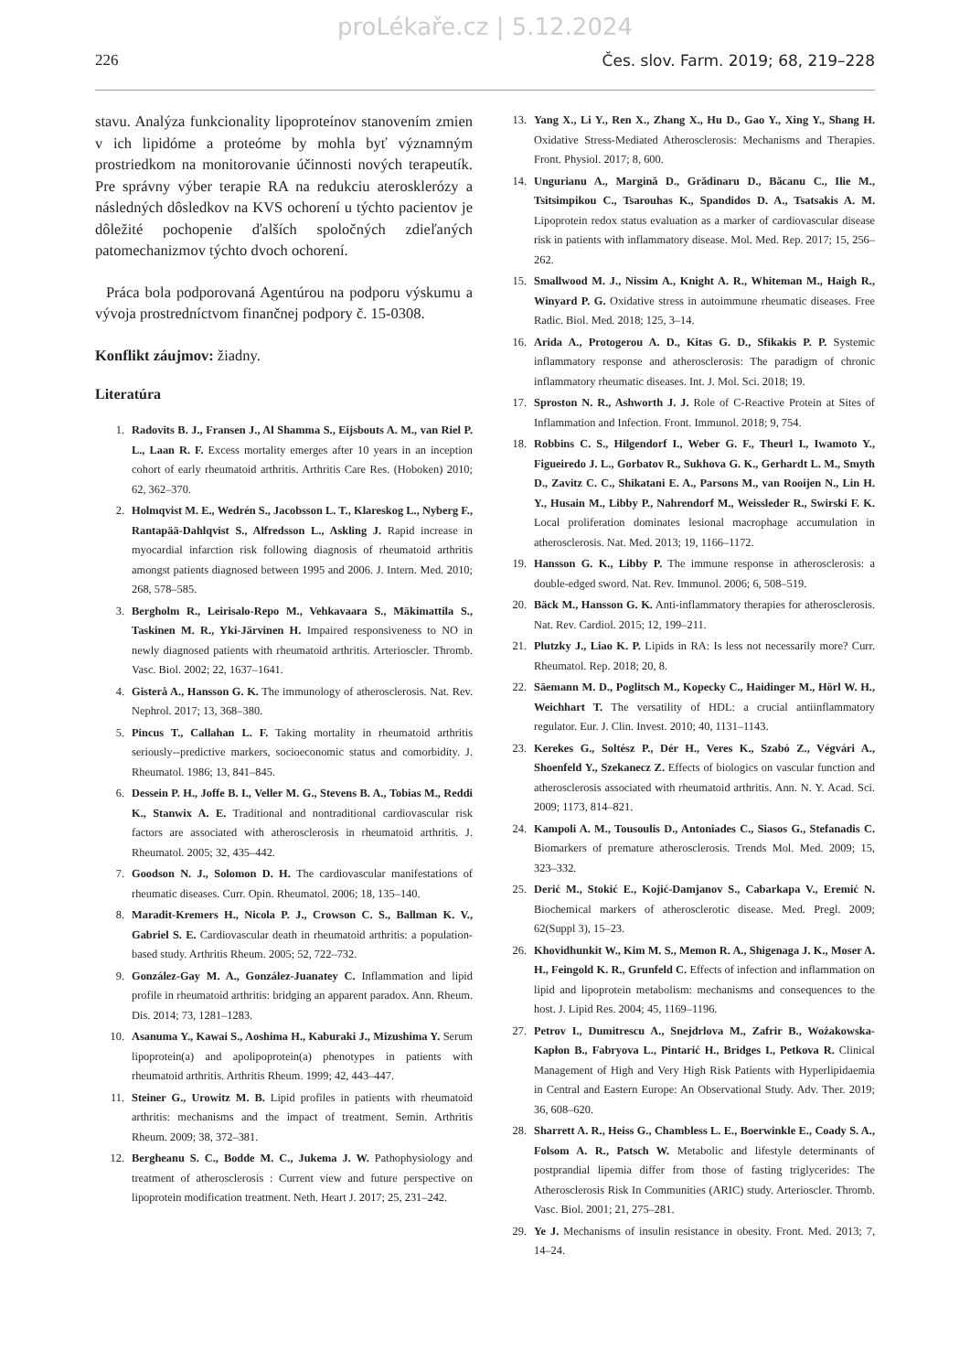proLékaře.cz | 5.12.2024
226 Čes. slov. Farm. 2019; 68, 219–228
stavu. Analýza funkcionality lipoproteínov stanovením zmien v ich lipidóme a proteóme by mohla byť významným prostriedkom na monitorovanie účinnosti nových terapeutík. Pre správny výber terapie RA na redukciu aterosklerózy a následných dôsledkov na KVS ochorení u týchto pacientov je dôležité pochopenie ďalších spoločných zdieľaných patomechanizmov týchto dvoch ochorení.
Práca bola podporovaná Agentúrou na podporu výskumu a vývoja prostredníctvom finančnej podpory č. 15-0308.
Konflikt záujmov: žiadny.
Literatúra
1. Radovits B. J., Fransen J., Al Shamma S., Eijsbouts A. M., van Riel P. L., Laan R. F. Excess mortality emerges after 10 years in an inception cohort of early rheumatoid arthritis. Arthritis Care Res. (Hoboken) 2010; 62, 362–370.
2. Holmqvist M. E., Wedrén S., Jacobsson L. T., Klareskog L., Nyberg F., Rantapää-Dahlqvist S., Alfredsson L., Askling J. Rapid increase in myocardial infarction risk following diagnosis of rheumatoid arthritis amongst patients diagnosed between 1995 and 2006. J. Intern. Med. 2010; 268, 578–585.
3. Bergholm R., Leirisalo-Repo M., Vehkavaara S., Mäkimattila S., Taskinen M. R., Yki-Järvinen H. Impaired responsiveness to NO in newly diagnosed patients with rheumatoid arthritis. Arterioscler. Thromb. Vasc. Biol. 2002; 22, 1637–1641.
4. Gisterå A., Hansson G. K. The immunology of atherosclerosis. Nat. Rev. Nephrol. 2017; 13, 368–380.
5. Pincus T., Callahan L. F. Taking mortality in rheumatoid arthritis seriously--predictive markers, socioeconomic status and comorbidity. J. Rheumatol. 1986; 13, 841–845.
6. Dessein P. H., Joffe B. I., Veller M. G., Stevens B. A., Tobias M., Reddi K., Stanwix A. E. Traditional and nontraditional cardiovascular risk factors are associated with atherosclerosis in rheumatoid arthritis. J. Rheumatol. 2005; 32, 435–442.
7. Goodson N. J., Solomon D. H. The cardiovascular manifestations of rheumatic diseases. Curr. Opin. Rheumatol. 2006; 18, 135–140.
8. Maradit-Kremers H., Nicola P. J., Crowson C. S., Ballman K. V., Gabriel S. E. Cardiovascular death in rheumatoid arthritis: a population-based study. Arthritis Rheum. 2005; 52, 722–732.
9. González-Gay M. A., González-Juanatey C. Inflammation and lipid profile in rheumatoid arthritis: bridging an apparent paradox. Ann. Rheum. Dis. 2014; 73, 1281–1283.
10. Asanuma Y., Kawai S., Aoshima H., Kaburaki J., Mizushima Y. Serum lipoprotein(a) and apolipoprotein(a) phenotypes in patients with rheumatoid arthritis. Arthritis Rheum. 1999; 42, 443–447.
11. Steiner G., Urowitz M. B. Lipid profiles in patients with rheumatoid arthritis: mechanisms and the impact of treatment. Semin. Arthritis Rheum. 2009; 38, 372–381.
12. Bergheanu S. C., Bodde M. C., Jukema J. W. Pathophysiology and treatment of atherosclerosis : Current view and future perspective on lipoprotein modification treatment. Neth. Heart J. 2017; 25, 231–242.
13. Yang X., Li Y., Ren X., Zhang X., Hu D., Gao Y., Xing Y., Shang H. Oxidative Stress-Mediated Atherosclerosis: Mechanisms and Therapies. Front. Physiol. 2017; 8, 600.
14. Ungurianu A., Margină D., Grădinaru D., Băcanu C., Ilie M., Tsitsimpikou C., Tsarouhas K., Spandidos D. A., Tsatsakis A. M. Lipoprotein redox status evaluation as a marker of cardiovascular disease risk in patients with inflammatory disease. Mol. Med. Rep. 2017; 15, 256–262.
15. Smallwood M. J., Nissim A., Knight A. R., Whiteman M., Haigh R., Winyard P. G. Oxidative stress in autoimmune rheumatic diseases. Free Radic. Biol. Med. 2018; 125, 3–14.
16. Arida A., Protogerou A. D., Kitas G. D., Sfikakis P. P. Systemic inflammatory response and atherosclerosis: The paradigm of chronic inflammatory rheumatic diseases. Int. J. Mol. Sci. 2018; 19.
17. Sproston N. R., Ashworth J. J. Role of C-Reactive Protein at Sites of Inflammation and Infection. Front. Immunol. 2018; 9, 754.
18. Robbins C. S., Hilgendorf I., Weber G. F., Theurl I., Iwamoto Y., Figueiredo J. L., Gorbatov R., Sukhova G. K., Gerhardt L. M., Smyth D., Zavitz C. C., Shikatani E. A., Parsons M., van Rooijen N., Lin H. Y., Husain M., Libby P., Nahrendorf M., Weissleder R., Swirski F. K. Local proliferation dominates lesional macrophage accumulation in atherosclerosis. Nat. Med. 2013; 19, 1166–1172.
19. Hansson G. K., Libby P. The immune response in atherosclerosis: a double-edged sword. Nat. Rev. Immunol. 2006; 6, 508–519.
20. Bäck M., Hansson G. K. Anti-inflammatory therapies for atherosclerosis. Nat. Rev. Cardiol. 2015; 12, 199–211.
21. Plutzky J., Liao K. P. Lipids in RA: Is less not necessarily more? Curr. Rheumatol. Rep. 2018; 20, 8.
22. Säemann M. D., Poglitsch M., Kopecky C., Haidinger M., Hörl W. H., Weichhart T. The versatility of HDL: a crucial antiinflammatory regulator. Eur. J. Clin. Invest. 2010; 40, 1131–1143.
23. Kerekes G., Soltész P., Dér H., Veres K., Szabó Z., Végvári A., Shoenfeld Y., Szekanecz Z. Effects of biologics on vascular function and atherosclerosis associated with rheumatoid arthritis. Ann. N. Y. Acad. Sci. 2009; 1173, 814–821.
24. Kampoli A. M., Tousoulis D., Antoniades C., Siasos G., Stefanadis C. Biomarkers of premature atherosclerosis. Trends Mol. Med. 2009; 15, 323–332.
25. Derić M., Stokić E., Kojić-Damjanov S., Cabarkapa V., Eremić N. Biochemical markers of atherosclerotic disease. Med. Pregl. 2009; 62(Suppl 3), 15–23.
26. Khovidhunkit W., Kim M. S., Memon R. A., Shigenaga J. K., Moser A. H., Feingold K. R., Grunfeld C. Effects of infection and inflammation on lipid and lipoprotein metabolism: mechanisms and consequences to the host. J. Lipid Res. 2004; 45, 1169–1196.
27. Petrov I., Dumitrescu A., Snejdrlova M., Zafrir B., Wożakowska-Kapłon B., Fabryova L., Pintarić H., Bridges I., Petkova R. Clinical Management of High and Very High Risk Patients with Hyperlipidaemia in Central and Eastern Europe: An Observational Study. Adv. Ther. 2019; 36, 608–620.
28. Sharrett A. R., Heiss G., Chambless L. E., Boerwinkle E., Coady S. A., Folsom A. R., Patsch W. Metabolic and lifestyle determinants of postprandial lipemia differ from those of fasting triglycerides: The Atherosclerosis Risk In Communities (ARIC) study. Arterioscler. Thromb. Vasc. Biol. 2001; 21, 275–281.
29. Ye J. Mechanisms of insulin resistance in obesity. Front. Med. 2013; 7, 14–24.